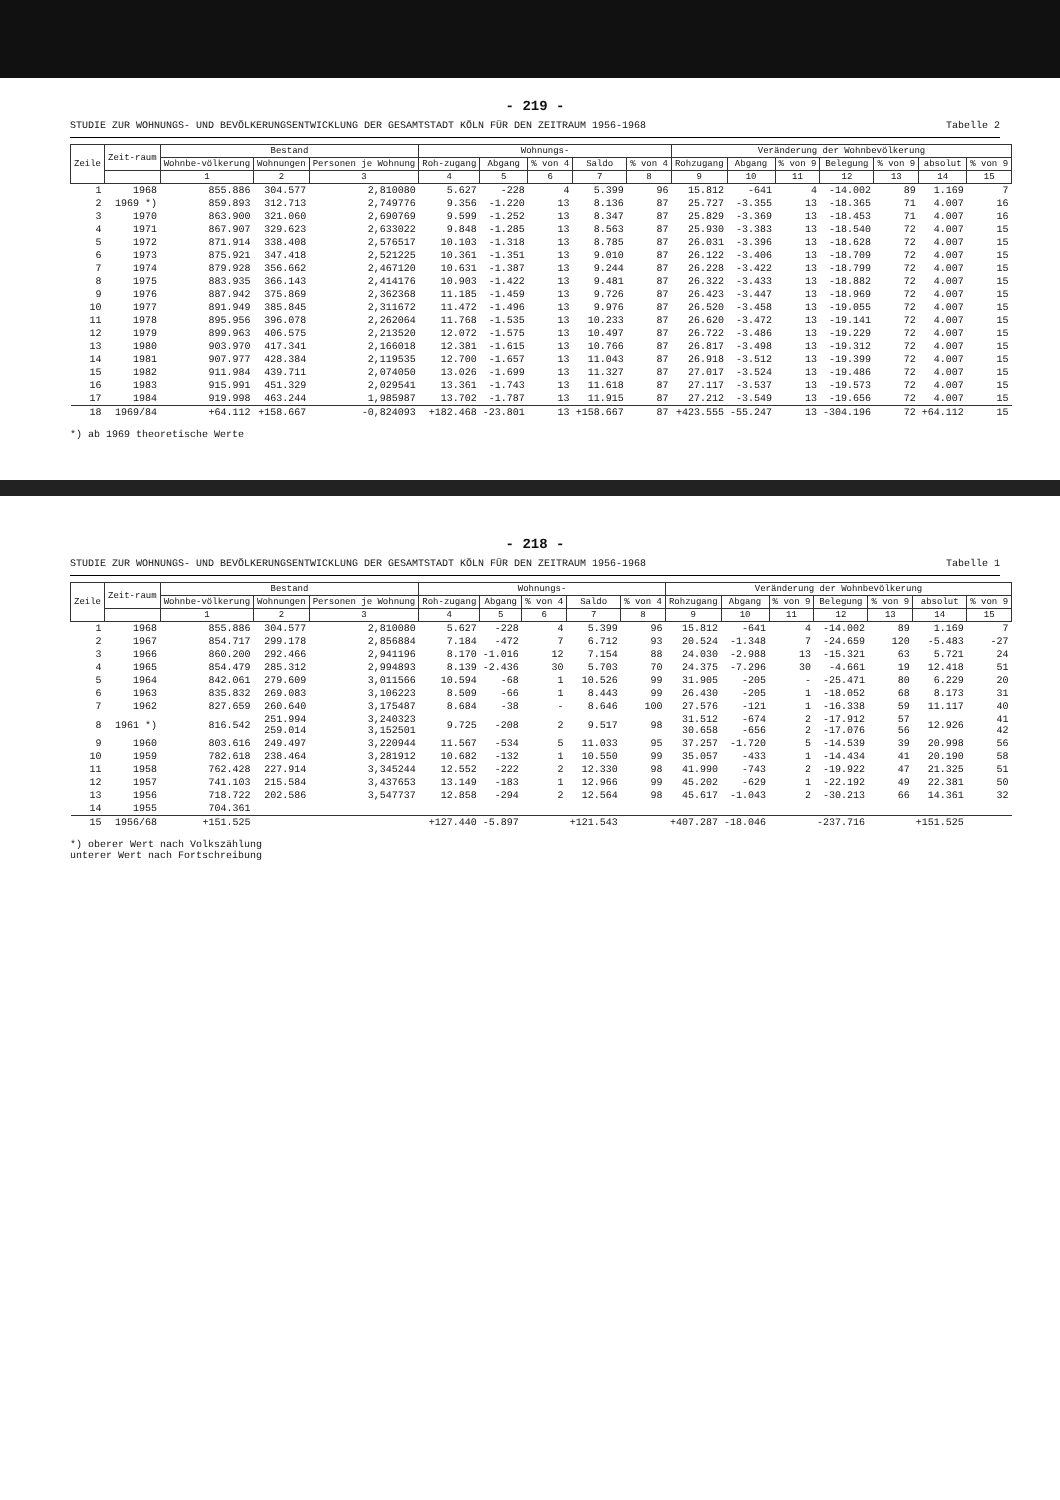- 219 -
STUDIE ZUR WOHNUNGS- UND BEVÖLKERUNGSENTWICKLUNG DER GESAMTSTADT KÖLN FÜR DEN ZEITRAUM 1956-1968 Tabelle 2
| Zeile | Zeit-raum | Bestand | | | Wohnungs- | | | | | Veränderung der Wohnbevölkerung | | | | | | |
| --- | --- | --- | --- | --- | --- | --- | --- | --- | --- | --- | --- | --- | --- | --- | --- | --- |
| | | Wohnbe-völkerung | Wohnungen | Personen je Wohnung | Roh-zugang | Abgang | % von 4 | Saldo | % von 4 | Rohzugang | Abgang | % von 9 | Belegung | % von 9 | absolut | % von 9 |
| | | 1 | 2 | 3 | 4 | 5 | 6 | 7 | 8 | 9 | 10 | 11 | 12 | 13 | 14 | 15 |
| 1 | 1968 | 855.886 | 304.577 | 2,810080 | 5.627 | -228 | 4 | 5.399 | 96 | 15.812 | -641 | 4 | -14.002 | 89 | 1.169 | 7 |
| 2 | 1969 *) | 859.893 | 312.713 | 2,749776 | 9.356 | -1.220 | 13 | 8.136 | 87 | 25.727 | -3.355 | 13 | -18.365 | 71 | 4.007 | 16 |
| 3 | 1970 | 863.900 | 321.060 | 2,690769 | 9.599 | -1.252 | 13 | 8.347 | 87 | 25.829 | -3.369 | 13 | -18.453 | 71 | 4.007 | 16 |
| 4 | 1971 | 867.907 | 329.623 | 2,633022 | 9.848 | -1.285 | 13 | 8.563 | 87 | 25.930 | -3.383 | 13 | -18.540 | 72 | 4.007 | 15 |
| 5 | 1972 | 871.914 | 338.408 | 2,576517 | 10.103 | -1.318 | 13 | 8.785 | 87 | 26.031 | -3.396 | 13 | -18.628 | 72 | 4.007 | 15 |
| 6 | 1973 | 875.921 | 347.418 | 2,521225 | 10.361 | -1.351 | 13 | 9.010 | 87 | 26.122 | -3.406 | 13 | -18.709 | 72 | 4.007 | 15 |
| 7 | 1974 | 879.928 | 356.662 | 2,467120 | 10.631 | -1.387 | 13 | 9.244 | 87 | 26.228 | -3.422 | 13 | -18.799 | 72 | 4.007 | 15 |
| 8 | 1975 | 883.935 | 366.143 | 2,414176 | 10.903 | -1.422 | 13 | 9.481 | 87 | 26.322 | -3.433 | 13 | -18.882 | 72 | 4.007 | 15 |
| 9 | 1976 | 887.942 | 375.869 | 2,362368 | 11.185 | -1.459 | 13 | 9.726 | 87 | 26.423 | -3.447 | 13 | -18.969 | 72 | 4.007 | 15 |
| 10 | 1977 | 891.949 | 385.845 | 2,311672 | 11.472 | -1.496 | 13 | 9.976 | 87 | 26.520 | -3.458 | 13 | -19.055 | 72 | 4.007 | 15 |
| 11 | 1978 | 895.956 | 396.078 | 2,262064 | 11.768 | -1.535 | 13 | 10.233 | 87 | 26.620 | -3.472 | 13 | -19.141 | 72 | 4.007 | 15 |
| 12 | 1979 | 899.963 | 406.575 | 2,213520 | 12.072 | -1.575 | 13 | 10.497 | 87 | 26.722 | -3.486 | 13 | -19.229 | 72 | 4.007 | 15 |
| 13 | 1980 | 903.970 | 417.341 | 2,166018 | 12.381 | -1.615 | 13 | 10.766 | 87 | 26.817 | -3.498 | 13 | -19.312 | 72 | 4.007 | 15 |
| 14 | 1981 | 907.977 | 428.384 | 2,119535 | 12.700 | -1.657 | 13 | 11.043 | 87 | 26.918 | -3.512 | 13 | -19.399 | 72 | 4.007 | 15 |
| 15 | 1982 | 911.984 | 439.711 | 2,074050 | 13.026 | -1.699 | 13 | 11.327 | 87 | 27.017 | -3.524 | 13 | -19.486 | 72 | 4.007 | 15 |
| 16 | 1983 | 915.991 | 451.329 | 2,029541 | 13.361 | -1.743 | 13 | 11.618 | 87 | 27.117 | -3.537 | 13 | -19.573 | 72 | 4.007 | 15 |
| 17 | 1984 | 919.998 | 463.244 | 1,985987 | 13.702 | -1.787 | 13 | 11.915 | 87 | 27.212 | -3.549 | 13 | -19.656 | 72 | 4.007 | 15 |
| 18 | 1969/84 | +64.112 | +158.667 | -0,824093 | +182.468 | -23.801 | 13 | +158.667 | 87 | +423.555 | -55.247 | 13 | -304.196 | 72 | +64.112 | 15 |
*) ab 1969 theoretische Werte
- 218 -
STUDIE ZUR WOHNUNGS- UND BEVÖLKERUNGSENTWICKLUNG DER GESAMTSTADT KÖLN FÜR DEN ZEITRAUM 1956-1968 Tabelle 1
| Zeile | Zeit-raum | Bestand | | | Wohnungs- | | | | | Veränderung der Wohnbevölkerung | | | | | | |
| --- | --- | --- | --- | --- | --- | --- | --- | --- | --- | --- | --- | --- | --- | --- | --- | --- |
| | | Wohnbe-völkerung | Wohnungen | Personen je Wohnung | Roh-zugang | Abgang | % von 4 | Saldo | % von 4 | Rohzugang | Abgang | % von 9 | Belegung | % von 9 | absolut | % von 9 |
| | | 1 | 2 | 3 | 4 | 5 | 6 | 7 | 8 | 9 | 10 | 11 | 12 | 13 | 14 | 15 |
| 1 | 1968 | 855.886 | 304.577 | 2,810080 | 5.627 | -228 | 4 | 5.399 | 96 | 15.812 | -641 | 4 | -14.002 | 89 | 1.169 | 7 |
| 2 | 1967 | 854.717 | 299.178 | 2,856884 | 7.184 | -472 | 7 | 6.712 | 93 | 20.524 | -1.348 | 7 | -24.659 | 120 | -5.483 | -27 |
| 3 | 1966 | 860.200 | 292.466 | 2,941196 | 8.170 | -1.016 | 12 | 7.154 | 88 | 24.030 | -2.988 | 13 | -15.321 | 63 | 5.721 | 24 |
| 4 | 1965 | 854.479 | 285.312 | 2,994893 | 8.139 | -2.436 | 30 | 5.703 | 70 | 24.375 | -7.296 | 30 | -4.661 | 19 | 12.418 | 51 |
| 5 | 1964 | 842.061 | 279.609 | 3,011566 | 10.594 | -68 | 1 | 10.526 | 99 | 31.905 | -205 | - | -25.471 | 80 | 6.229 | 20 |
| 6 | 1963 | 835.832 | 269.083 | 3,106223 | 8.509 | -66 | 1 | 8.443 | 99 | 26.430 | -205 | 1 | -18.052 | 68 | 8.173 | 31 |
| 7 | 1962 | 827.659 | 260.640 | 3,175487 | 8.684 | -38 | - | 8.646 | 100 | 27.576 | -121 | 1 | -16.338 | 59 | 11.117 | 40 |
| 8 | 1961 *) | 816.542 | 251.994 259.014 | 3,240323 3,152501 | 9.725 | -208 | 2 | 9.517 | 98 | 31.512 30.658 | -674 -656 | 2 2 | -17.912 -17.076 | 57 56 | 12.926 | 41 42 |
| 9 | 1960 | 803.616 | 249.497 | 3,220944 | 11.567 | -534 | 5 | 11.033 | 95 | 37.257 | -1.720 | 5 | -14.539 | 39 | 20.998 | 56 |
| 10 | 1959 | 782.618 | 238.464 | 3,281912 | 10.682 | -132 | 1 | 10.550 | 99 | 35.057 | -433 | 1 | -14.434 | 41 | 20.190 | 58 |
| 11 | 1958 | 762.428 | 227.914 | 3,345244 | 12.552 | -222 | 2 | 12.330 | 98 | 41.990 | -743 | 2 | -19.922 | 47 | 21.325 | 51 |
| 12 | 1957 | 741.103 | 215.584 | 3,437653 | 13.149 | -183 | 1 | 12.966 | 99 | 45.202 | -629 | 1 | -22.192 | 49 | 22.381 | 50 |
| 13 | 1956 | 718.722 | 202.586 | 3,547737 | 12.858 | -294 | 2 | 12.564 | 98 | 45.617 | -1.043 | 2 | -30.213 | 66 | 14.361 | 32 |
| 14 | 1955 | 704.361 | | | | | | | | | | | | | | |
| 15 | 1956/68 | +151.525 | | | +127.440 | -5.897 | | +121.543 | | +407.287 | -18.046 | | -237.716 | | +151.525 | |
*) oberer Wert nach Volkszählung
unterer Wert nach Fortschreibung